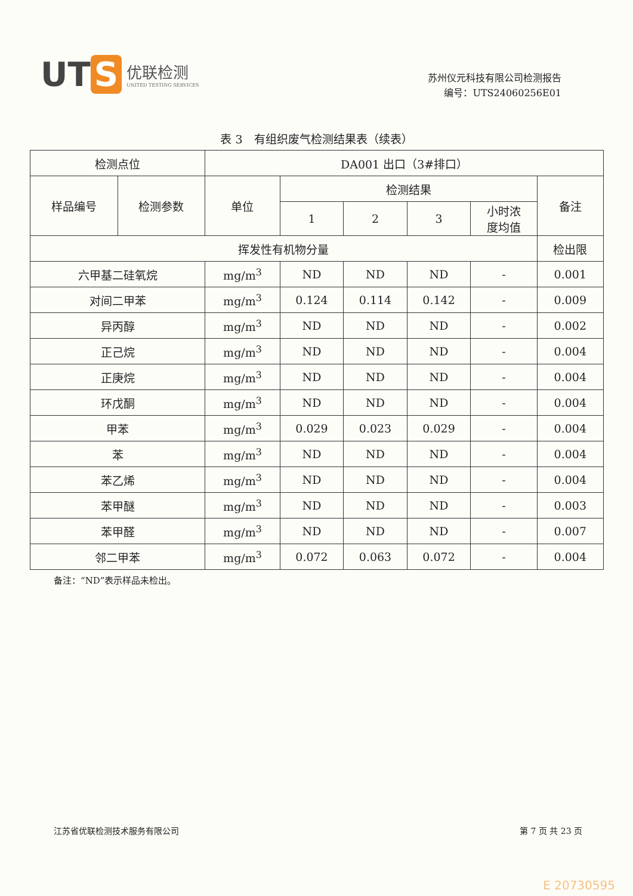UT S
优联检测
UNITED TESTING SERVICES
苏州仪元科技有限公司检测报告
编号：UTS24060256E01
表 3　有组织废气检测结果表（续表）
| 检测点位 | | DA001 出口（3#排口） | | | | | |
| --- | --- | --- | --- | --- | --- | --- | --- |
| 样品编号 | 检测参数 | 单位 | 检测结果 | | | | 备注 |
| | | | 1 | 2 | 3 | 小时浓 度均值 | |
| 挥发性有机物分量 | | | | | | | 检出限 |
| 六甲基二硅氧烷 | | mg/m<sup>3</sup> | ND | ND | ND | - | 0.001 |
| 对间二甲苯 | | mg/m<sup>3</sup> | 0.124 | 0.114 | 0.142 | - | 0.009 |
| 异丙醇 | | mg/m<sup>3</sup> | ND | ND | ND | - | 0.002 |
| 正己烷 | | mg/m<sup>3</sup> | ND | ND | ND | - | 0.004 |
| 正庚烷 | | mg/m<sup>3</sup> | ND | ND | ND | - | 0.004 |
| 环戊酮 | | mg/m<sup>3</sup> | ND | ND | ND | - | 0.004 |
| 甲苯 | | mg/m<sup>3</sup> | 0.029 | 0.023 | 0.029 | - | 0.004 |
| 苯 | | mg/m<sup>3</sup> | ND | ND | ND | - | 0.004 |
| 苯乙烯 | | mg/m<sup>3</sup> | ND | ND | ND | - | 0.004 |
| 苯甲醚 | | mg/m<sup>3</sup> | ND | ND | ND | - | 0.003 |
| 苯甲醛 | | mg/m<sup>3</sup> | ND | ND | ND | - | 0.007 |
| 邻二甲苯 | | mg/m<sup>3</sup> | 0.072 | 0.063 | 0.072 | - | 0.004 |
备注：“ND”表示样品未检出。
江苏省优联检测技术服务有限公司 第 7 页 共 23 页
E 20730595